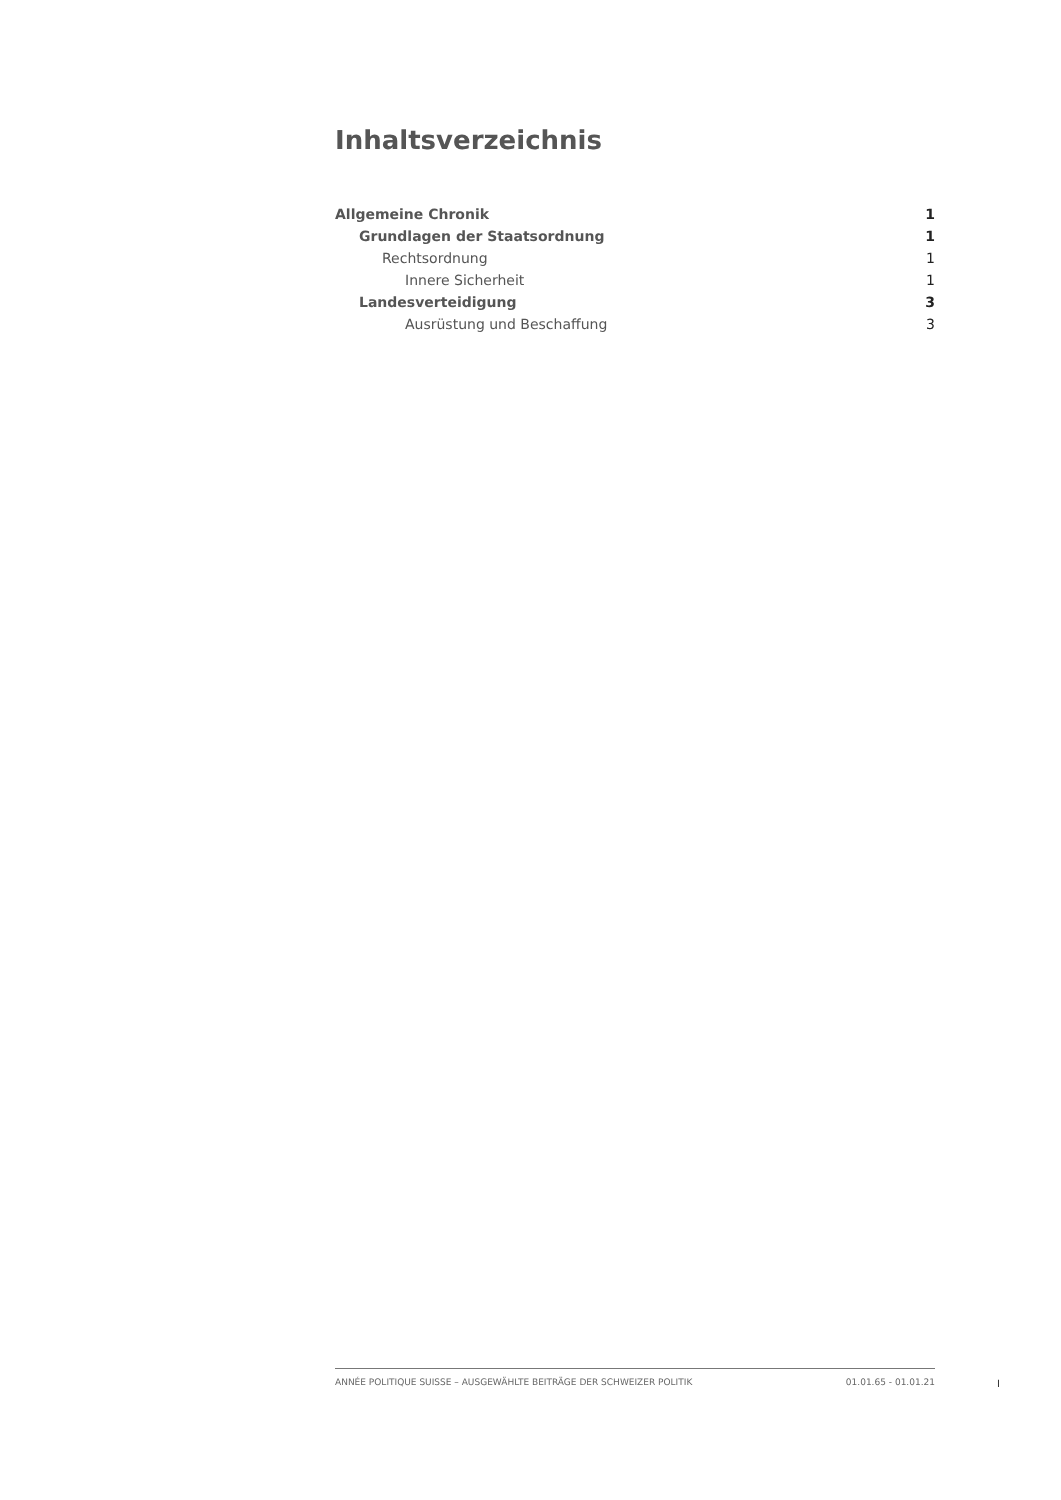Inhaltsverzeichnis
Allgemeine Chronik 1
Grundlagen der Staatsordnung 1
Rechtsordnung 1
Innere Sicherheit 1
Landesverteidigung 3
Ausrüstung und Beschaffung 3
ANNÉE POLITIQUE SUISSE – AUSGEWÄHLTE BEITRÄGE DER SCHWEIZER POLITIK 01.01.65 - 01.01.21
I